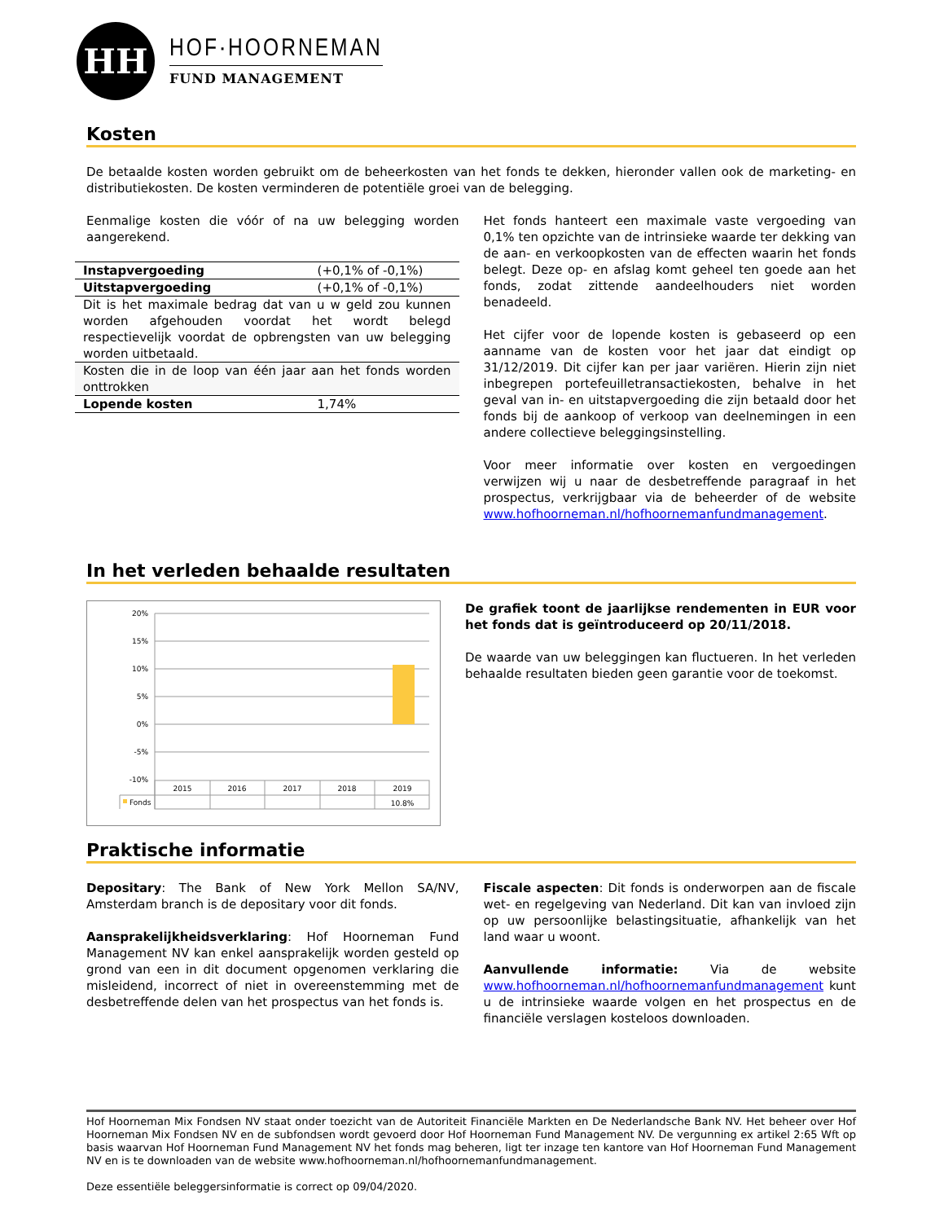HH
HOF·HOORNEMAN
FUND MANAGEMENT
Kosten
De betaalde kosten worden gebruikt om de beheerkosten van het fonds te dekken, hieronder vallen ook de marketing- en distributiekosten. De kosten verminderen de potentiële groei van de belegging.
Eenmalige kosten die vóór of na uw belegging worden aangerekend.
| Instapvergoeding | (+0,1% of -0,1%) |
| Uitstapvergoeding | (+0,1% of -0,1%) |
| Dit is het maximale bedrag dat van u w geld zou kunnen worden afgehouden voordat het wordt belegd respectievelijk voordat de opbrengsten van uw belegging worden uitbetaald. | |
| Kosten die in de loop van één jaar aan het fonds worden onttrokken | |
| Lopende kosten | 1,74% |
Het fonds hanteert een maximale vaste vergoeding van 0,1% ten opzichte van de intrinsieke waarde ter dekking van de aan- en verkoopkosten van de effecten waarin het fonds belegt. Deze op- en afslag komt geheel ten goede aan het fonds, zodat zittende aandeelhouders niet worden benadeeld.
Het cijfer voor de lopende kosten is gebaseerd op een aanname van de kosten voor het jaar dat eindigt op 31/12/2019. Dit cijfer kan per jaar variëren. Hierin zijn niet inbegrepen portefeuilletransactiekosten, behalve in het geval van in- en uitstapvergoeding die zijn betaald door het fonds bij de aankoop of verkoop van deelnemingen in een andere collectieve beleggingsinstelling.
Voor meer informatie over kosten en vergoedingen verwijzen wij u naar de desbetreffende paragraaf in het prospectus, verkrijgbaar via de beheerder of de website www.hofhoorneman.nl/hofhoornemanfundmanagement.
In het verleden behaalde resultaten
20%
15%
10%
5%
0%
-5%
-10%
2015
2016
2017
2018
2019
Fonds
10.8%
De grafiek toont de jaarlijkse rendementen in EUR voor het fonds dat is geïntroduceerd op 20/11/2018.
De waarde van uw beleggingen kan fluctueren. In het verleden behaalde resultaten bieden geen garantie voor de toekomst.
Praktische informatie
Depositary: The Bank of New York Mellon SA/NV, Amsterdam branch is de depositary voor dit fonds.
Aansprakelijkheidsverklaring: Hof Hoorneman Fund Management NV kan enkel aansprakelijk worden gesteld op grond van een in dit document opgenomen verklaring die misleidend, incorrect of niet in overeenstemming met de desbetreffende delen van het prospectus van het fonds is.
Fiscale aspecten: Dit fonds is onderworpen aan de fiscale wet- en regelgeving van Nederland. Dit kan van invloed zijn op uw persoonlijke belastingsituatie, afhankelijk van het land waar u woont.
Aanvullende informatie: Via de website www.hofhoorneman.nl/hofhoornemanfundmanagement kunt u de intrinsieke waarde volgen en het prospectus en de financiële verslagen kosteloos downloaden.
Hof Hoorneman Mix Fondsen NV staat onder toezicht van de Autoriteit Financiële Markten en De Nederlandsche Bank NV. Het beheer over Hof Hoorneman Mix Fondsen NV en de subfondsen wordt gevoerd door Hof Hoorneman Fund Management NV. De vergunning ex artikel 2:65 Wft op basis waarvan Hof Hoorneman Fund Management NV het fonds mag beheren, ligt ter inzage ten kantore van Hof Hoorneman Fund Management NV en is te downloaden van de website www.hofhoorneman.nl/hofhoornemanfundmanagement.
Deze essentiële beleggersinformatie is correct op 09/04/2020.